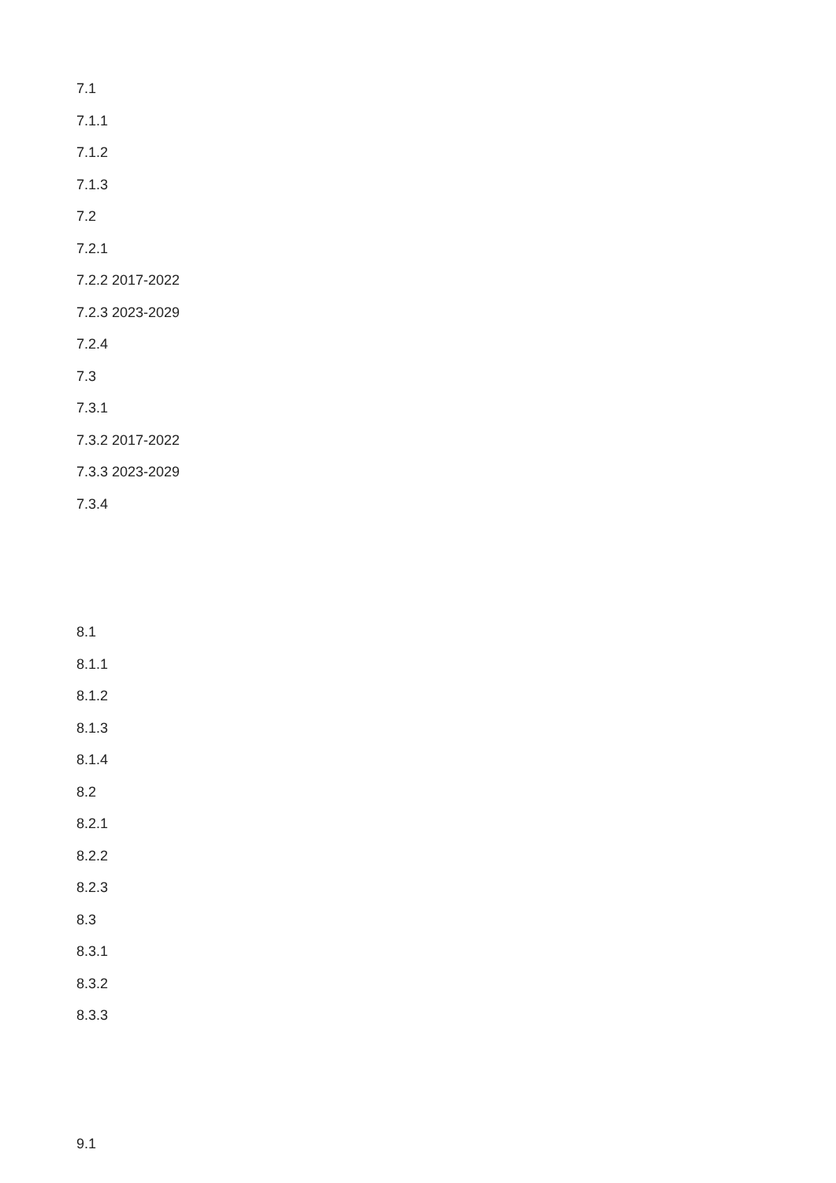7.1
7.1.1
7.1.2
7.1.3
7.2
7.2.1
7.2.2 2017-2022
7.2.3 2023-2029
7.2.4
7.3
7.3.1
7.3.2 2017-2022
7.3.3 2023-2029
7.3.4
8.1
8.1.1
8.1.2
8.1.3
8.1.4
8.2
8.2.1
8.2.2
8.2.3
8.3
8.3.1
8.3.2
8.3.3
9.1